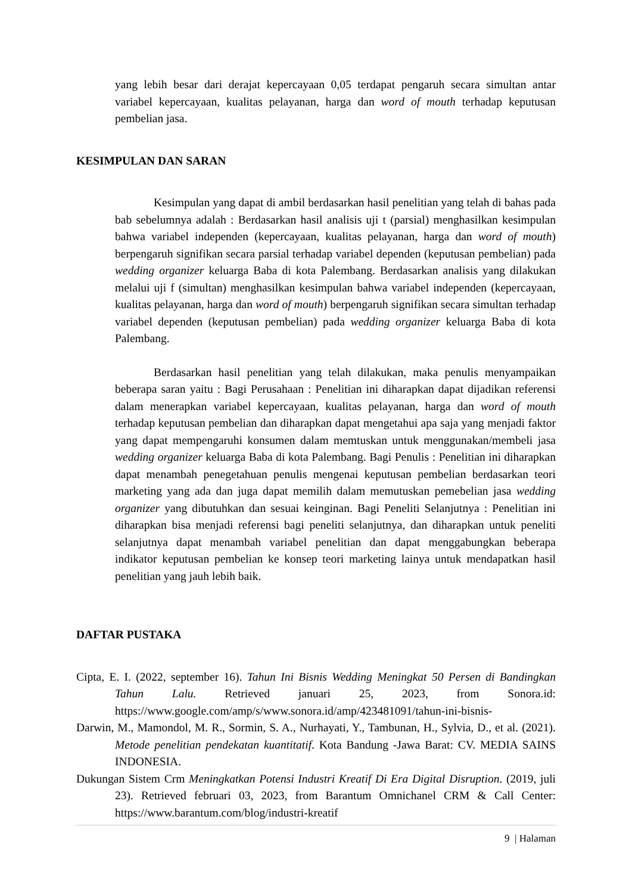yang lebih besar dari derajat kepercayaan 0,05 terdapat pengaruh secara simultan antar variabel kepercayaan, kualitas pelayanan, harga dan word of mouth terhadap keputusan pembelian jasa.
KESIMPULAN DAN SARAN
Kesimpulan yang dapat di ambil berdasarkan hasil penelitian yang telah di bahas pada bab sebelumnya adalah : Berdasarkan hasil analisis uji t (parsial) menghasilkan kesimpulan bahwa variabel independen (kepercayaan, kualitas pelayanan, harga dan word of mouth) berpengaruh signifikan secara parsial terhadap variabel dependen (keputusan pembelian) pada wedding organizer keluarga Baba di kota Palembang. Berdasarkan analisis yang dilakukan melalui uji f (simultan) menghasilkan kesimpulan bahwa variabel independen (kepercayaan, kualitas pelayanan, harga dan word of mouth) berpengaruh signifikan secara simultan terhadap variabel dependen (keputusan pembelian) pada wedding organizer keluarga Baba di kota Palembang.
Berdasarkan hasil penelitian yang telah dilakukan, maka penulis menyampaikan beberapa saran yaitu : Bagi Perusahaan : Penelitian ini diharapkan dapat dijadikan referensi dalam menerapkan variabel kepercayaan, kualitas pelayanan, harga dan word of mouth terhadap keputusan pembelian dan diharapkan dapat mengetahui apa saja yang menjadi faktor yang dapat mempengaruhi konsumen dalam memtuskan untuk menggunakan/membeli jasa wedding organizer keluarga Baba di kota Palembang. Bagi Penulis : Penelitian ini diharapkan dapat menambah penegetahuan penulis mengenai keputusan pembelian berdasarkan teori marketing yang ada dan juga dapat memilih dalam memutuskan pemebelian jasa wedding organizer yang dibutuhkan dan sesuai keinginan. Bagi Peneliti Selanjutnya : Penelitian ini diharapkan bisa menjadi referensi bagi peneliti selanjutnya, dan diharapkan untuk peneliti selanjutnya dapat menambah variabel penelitian dan dapat menggabungkan beberapa indikator keputusan pembelian ke konsep teori marketing lainya untuk mendapatkan hasil penelitian yang jauh lebih baik.
DAFTAR PUSTAKA
Cipta, E. I. (2022, september 16). Tahun Ini Bisnis Wedding Meningkat 50 Persen di Bandingkan Tahun Lalu. Retrieved januari 25, 2023, from Sonora.id: https://www.google.com/amp/s/www.sonora.id/amp/423481091/tahun-ini-bisnis-
Darwin, M., Mamondol, M. R., Sormin, S. A., Nurhayati, Y., Tambunan, H., Sylvia, D., et al. (2021). Metode penelitian pendekatan kuantitatif. Kota Bandung -Jawa Barat: CV. MEDIA SAINS INDONESIA.
Dukungan Sistem Crm Meningkatkan Potensi Industri Kreatif Di Era Digital Disruption. (2019, juli 23). Retrieved februari 03, 2023, from Barantum Omnichanel CRM & Call Center: https://www.barantum.com/blog/industri-kreatif
9 | Halaman